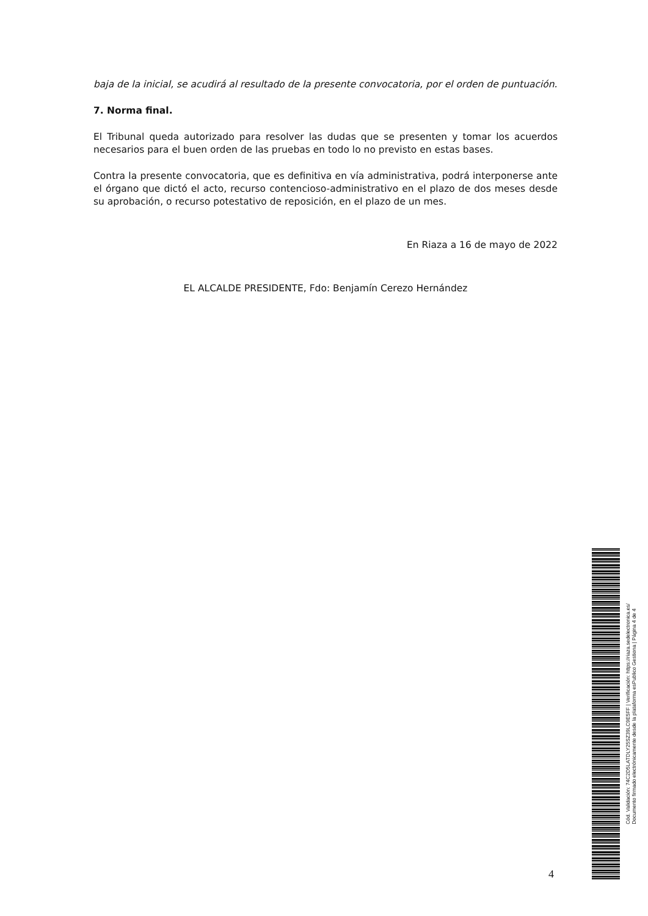baja de la inicial, se acudirá al resultado de la presente convocatoria, por el orden de puntuación.
7. Norma final.
El Tribunal queda autorizado para resolver las dudas que se presenten y tomar los acuerdos necesarios para el buen orden de las pruebas en todo lo no previsto en estas bases.
Contra la presente convocatoria, que es definitiva en vía administrativa, podrá interponerse ante el órgano que dictó el acto, recurso contencioso-administrativo en el plazo de dos meses desde su aprobación, o recurso potestativo de reposición, en el plazo de un mes.
En Riaza a 16 de mayo de 2022
EL ALCALDE PRESIDENTE, Fdo: Benjamín Cerezo Hernández
4
Cód. Validación: 74C2D5LATDLY25SZ39LC9E5FF | Verificación: https://riaza.sedelectronica.es/
Documento firmado electrónicamente desde la plataforma esPublico Gestiona | Página 4 de 4